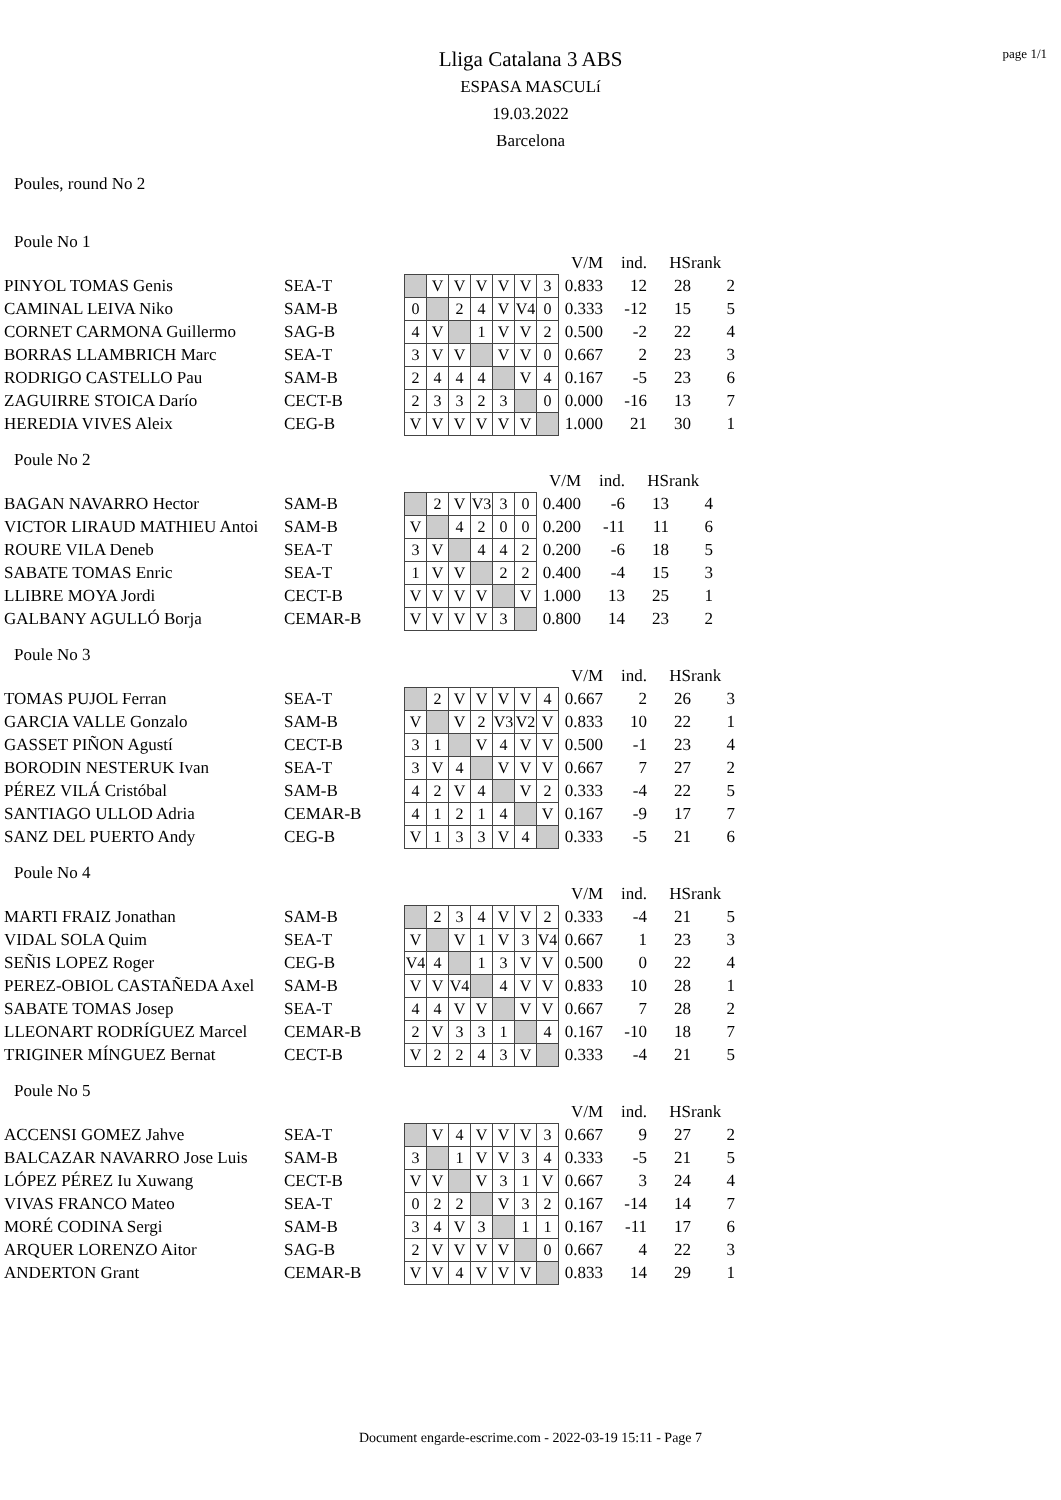page 1/1
Lliga Catalana 3 ABS
ESPASA MASCULí
19.03.2022
Barcelona
Poules, round No 2
Poule No 1
| | | | | | | | | | V/M | ind. | HS | rank |
| PINYOL TOMAS Genis | SEA-T | | V | V | V | V | V | 3 | 0.833 | 12 | 28 | 2 |
| CAMINAL LEIVA Niko | SAM-B | 0 | | 2 | 4 | V | V4 | 0 | 0.333 | -12 | 15 | 5 |
| CORNET CARMONA Guillermo | SAG-B | 4 | V | | 1 | V | V | 2 | 0.500 | -2 | 22 | 4 |
| BORRAS LLAMBRICH Marc | SEA-T | 3 | V | V | | V | V | 0 | 0.667 | 2 | 23 | 3 |
| RODRIGO CASTELLO Pau | SAM-B | 2 | 4 | 4 | 4 | | V | 4 | 0.167 | -5 | 23 | 6 |
| ZAGUIRRE STOICA Darío | CECT-B | 2 | 3 | 3 | 2 | 3 | | 0 | 0.000 | -16 | 13 | 7 |
| HEREDIA VIVES Aleix | CEG-B | V | V | V | V | V | V | | 1.000 | 21 | 30 | 1 |
Poule No 2
| | | | | | | | | V/M | ind. | HS | rank |
| BAGAN NAVARRO Hector | SAM-B | | 2 | V | V3 | 3 | 0 | 0.400 | -6 | 13 | 4 |
| VICTOR LIRAUD MATHIEU Antoi | SAM-B | V | | 4 | 2 | 0 | 0 | 0.200 | -11 | 11 | 6 |
| ROURE VILA Deneb | SEA-T | 3 | V | | 4 | 4 | 2 | 0.200 | -6 | 18 | 5 |
| SABATE TOMAS Enric | SEA-T | 1 | V | V | | 2 | 2 | 0.400 | -4 | 15 | 3 |
| LLIBRE MOYA Jordi | CECT-B | V | V | V | V | | V | 1.000 | 13 | 25 | 1 |
| GALBANY AGULLÓ Borja | CEMAR-B | V | V | V | V | 3 | | 0.800 | 14 | 23 | 2 |
Poule No 3
| | | | | | | | | | V/M | ind. | HS | rank |
| TOMAS PUJOL Ferran | SEA-T | | 2 | V | V | V | V | 4 | 0.667 | 2 | 26 | 3 |
| GARCIA VALLE Gonzalo | SAM-B | V | | V | 2 | V3 | V2 | V | 0.833 | 10 | 22 | 1 |
| GASSET PIÑON Agustí | CECT-B | 3 | 1 | | V | 4 | V | V | 0.500 | -1 | 23 | 4 |
| BORODIN NESTERUK Ivan | SEA-T | 3 | V | 4 | | V | V | V | 0.667 | 7 | 27 | 2 |
| PÉREZ VILÁ Cristóbal | SAM-B | 4 | 2 | V | 4 | | V | 2 | 0.333 | -4 | 22 | 5 |
| SANTIAGO ULLOD Adria | CEMAR-B | 4 | 1 | 2 | 1 | 4 | | V | 0.167 | -9 | 17 | 7 |
| SANZ DEL PUERTO Andy | CEG-B | V | 1 | 3 | 3 | V | 4 | | 0.333 | -5 | 21 | 6 |
Poule No 4
| | | | | | | | | | V/M | ind. | HS | rank |
| MARTI FRAIZ Jonathan | SAM-B | | 2 | 3 | 4 | V | V | 2 | 0.333 | -4 | 21 | 5 |
| VIDAL SOLA Quim | SEA-T | V | | V | 1 | V | 3 | V4 | 0.667 | 1 | 23 | 3 |
| SEÑIS LOPEZ Roger | CEG-B | V4 | 4 | | 1 | 3 | V | V | 0.500 | 0 | 22 | 4 |
| PEREZ-OBIOL CASTAÑEDA Axel | SAM-B | V | V | V4 | | 4 | V | V | 0.833 | 10 | 28 | 1 |
| SABATE TOMAS Josep | SEA-T | 4 | 4 | V | V | | V | V | 0.667 | 7 | 28 | 2 |
| LLEONART RODRÍGUEZ Marcel | CEMAR-B | 2 | V | 3 | 3 | 1 | | 4 | 0.167 | -10 | 18 | 7 |
| TRIGINER MÍNGUEZ Bernat | CECT-B | V | 2 | 2 | 4 | 3 | V | | 0.333 | -4 | 21 | 5 |
Poule No 5
| | | | | | | | | | V/M | ind. | HS | rank |
| ACCENSI GOMEZ Jahve | SEA-T | | V | 4 | V | V | V | 3 | 0.667 | 9 | 27 | 2 |
| BALCAZAR NAVARRO Jose Luis | SAM-B | 3 | | 1 | V | V | 3 | 4 | 0.333 | -5 | 21 | 5 |
| LÓPEZ PÉREZ Iu Xuwang | CECT-B | V | V | | V | 3 | 1 | V | 0.667 | 3 | 24 | 4 |
| VIVAS FRANCO Mateo | SEA-T | 0 | 2 | 2 | | V | 3 | 2 | 0.167 | -14 | 14 | 7 |
| MORÉ CODINA Sergi | SAM-B | 3 | 4 | V | 3 | | 1 | 1 | 0.167 | -11 | 17 | 6 |
| ARQUER LORENZO Aitor | SAG-B | 2 | V | V | V | V | | 0 | 0.667 | 4 | 22 | 3 |
| ANDERTON Grant | CEMAR-B | V | V | 4 | V | V | V | | 0.833 | 14 | 29 | 1 |
Document engarde-escrime.com - 2022-03-19 15:11 - Page 7